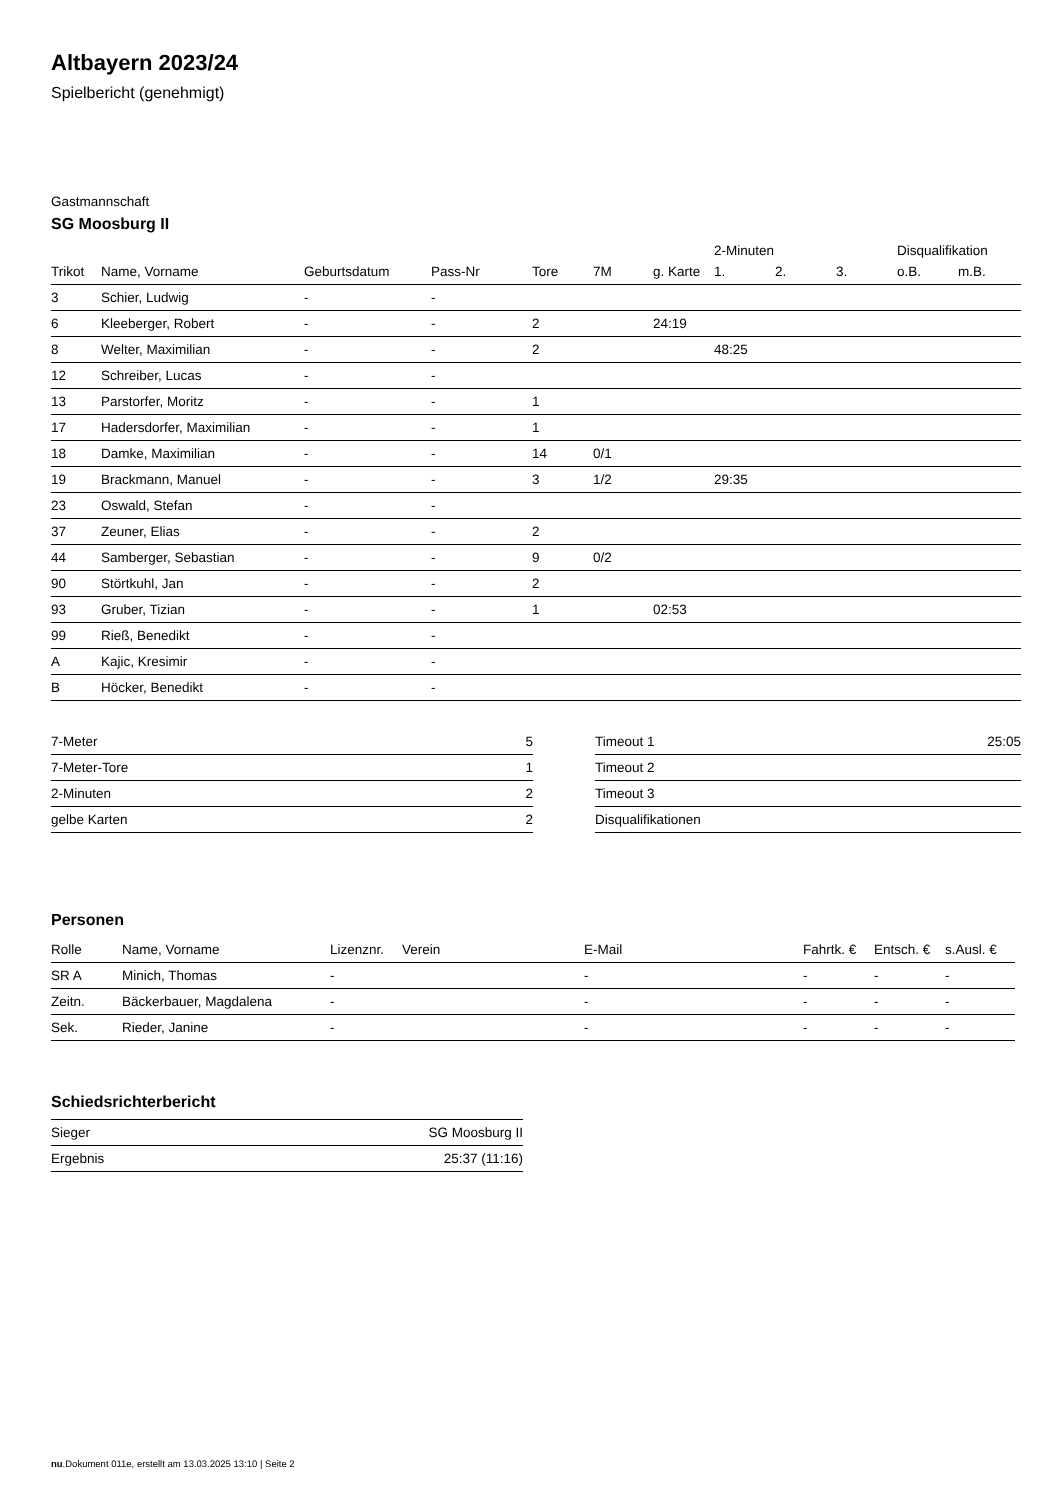Altbayern 2023/24
Spielbericht (genehmigt)
Gastmannschaft
SG Moosburg II
| | | | | | | | 2-Minuten | | | Disqualifikation | |
| --- | --- | --- | --- | --- | --- | --- | --- | --- | --- | --- | --- |
| Trikot | Name, Vorname | Geburtsdatum | Pass-Nr | Tore | 7M | g. Karte | 1. | 2. | 3. | o.B. | m.B. |
| 3 | Schier, Ludwig | - | - | | | | | | | | |
| 6 | Kleeberger, Robert | - | - | 2 | | 24:19 | | | | | |
| 8 | Welter, Maximilian | - | - | 2 | | | 48:25 | | | | |
| 12 | Schreiber, Lucas | - | - | | | | | | | | |
| 13 | Parstorfer, Moritz | - | - | 1 | | | | | | | |
| 17 | Hadersdorfer, Maximilian | - | - | 1 | | | | | | | |
| 18 | Damke, Maximilian | - | - | 14 | 0/1 | | | | | | |
| 19 | Brackmann, Manuel | - | - | 3 | 1/2 | | 29:35 | | | | |
| 23 | Oswald, Stefan | - | - | | | | | | | | |
| 37 | Zeuner, Elias | - | - | 2 | | | | | | | |
| 44 | Samberger, Sebastian | - | - | 9 | 0/2 | | | | | | |
| 90 | Störtkuhl, Jan | - | - | 2 | | | | | | | |
| 93 | Gruber, Tizian | - | - | 1 | | 02:53 | | | | | |
| 99 | Rieß, Benedikt | - | - | | | | | | | | |
| A | Kajic, Kresimir | - | - | | | | | | | | |
| B | Höcker, Benedikt | - | - | | | | | | | | |
| 7-Meter | 5 |
| 7-Meter-Tore | 1 |
| 2-Minuten | 2 |
| gelbe Karten | 2 |
| Timeout 1 | 25:05 |
| Timeout 2 | |
| Timeout 3 | |
| Disqualifikationen | |
Personen
| Rolle | Name, Vorname | Lizenznr. | Verein | E-Mail | Fahrtk. € | Entsch. € | s.Ausl. € |
| --- | --- | --- | --- | --- | --- | --- | --- |
| SR A | Minich, Thomas | - | | - | - | - | - |
| Zeitn. | Bäckerbauer, Magdalena | - | | - | - | - | - |
| Sek. | Rieder, Janine | - | | - | - | - | - |
Schiedsrichterbericht
| Sieger | SG Moosburg II |
| Ergebnis | 25:37 (11:16) |
nu.Dokument 011e, erstellt am 13.03.2025 13:10 | Seite 2